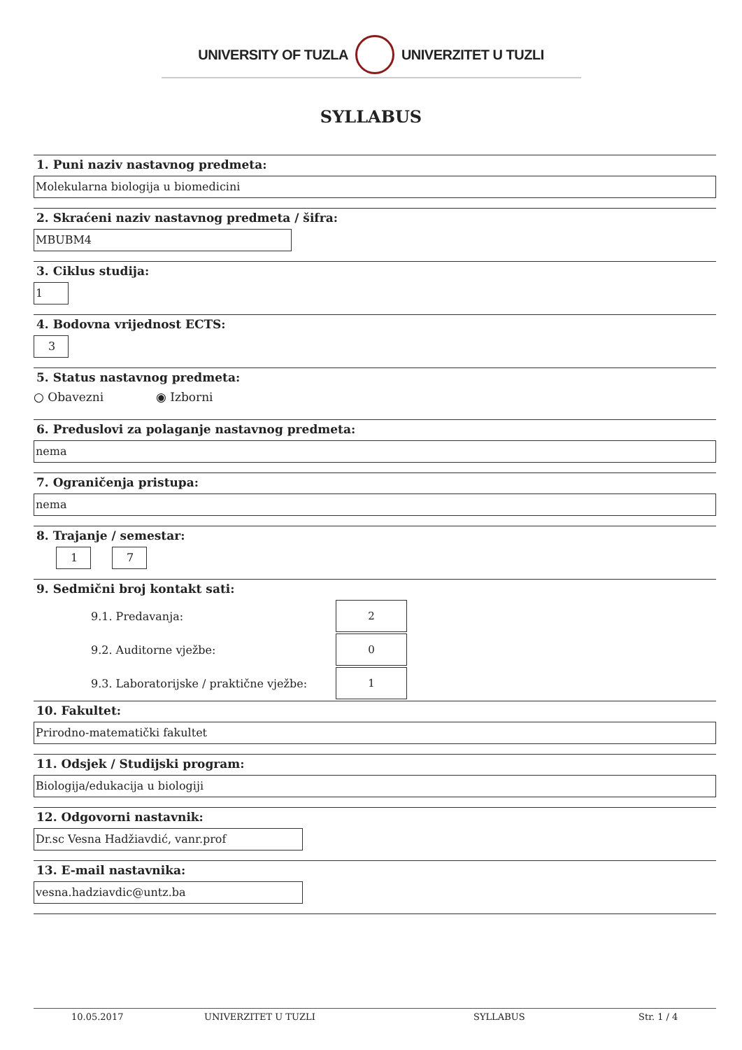UNIVERSITY OF TUZLA UNIVERZITET U TUZLI
SYLLABUS
1. Puni naziv nastavnog predmeta:
Molekularna biologija u biomedicini
2. Skraćeni naziv nastavnog predmeta / šifra:
MBUBM4
3. Ciklus studija:
1
4. Bodovna vrijednost ECTS:
3
5. Status nastavnog predmeta:
○ Obavezni ◉ Izborni
6. Preduslovi za polaganje nastavnog predmeta:
nema
7. Ograničenja pristupa:
nema
8. Trajanje / semestar:
1 7
9. Sedmični broj kontakt sati:
9.1. Predavanja:
2
9.2. Auditorne vježbe:
0
9.3. Laboratorijske / praktične vježbe:
1
10. Fakultet:
Prirodno-matematički fakultet
11. Odsjek / Studijski program:
Biologija/edukacija u biologiji
12. Odgovorni nastavnik:
Dr.sc Vesna Hadžiavdić, vanr.prof
13. E-mail nastavnika:
vesna.hadziavdic@untz.ba
10.05.2017 UNIVERZITET U TUZLI SYLLABUS Str. 1 / 4